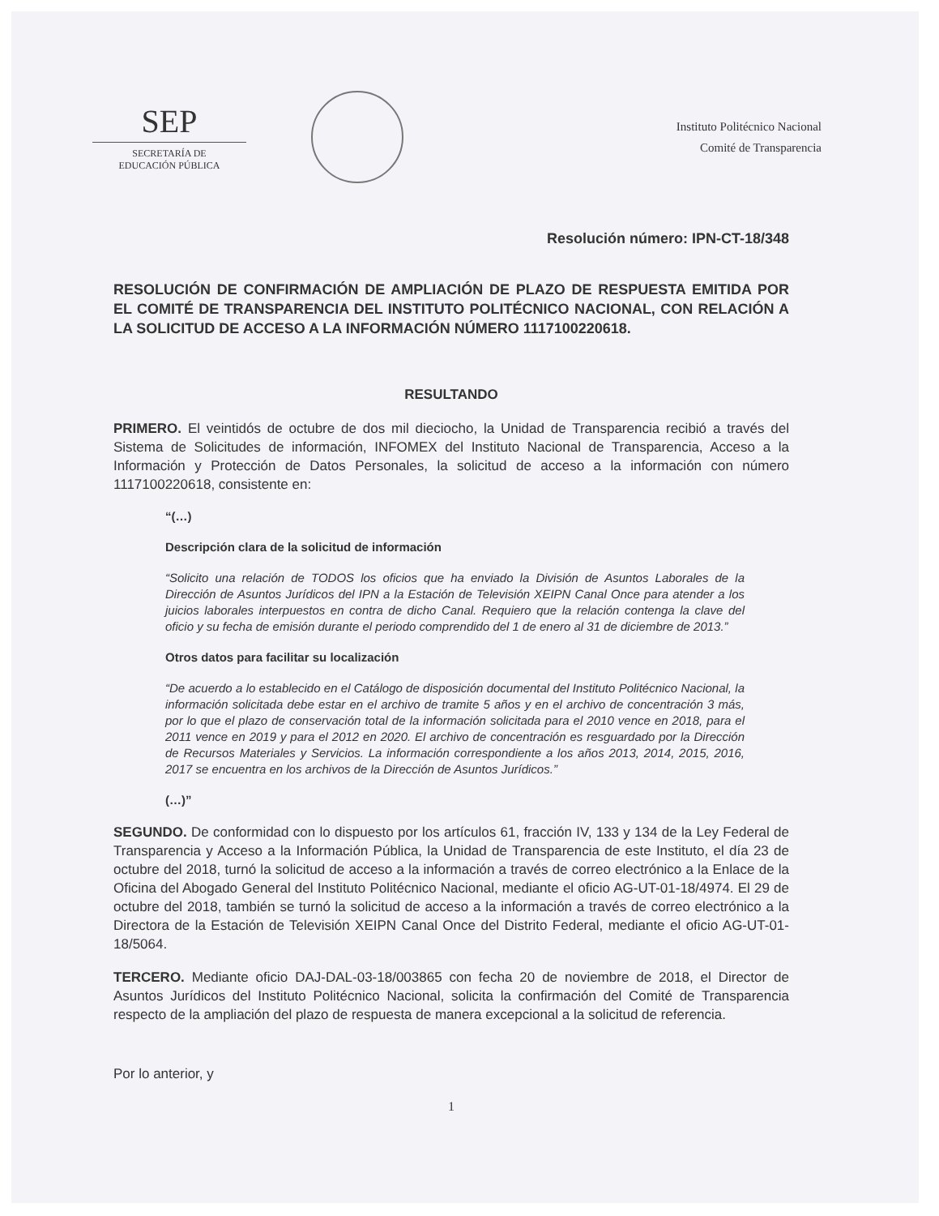SEP
SECRETARÍA DE
EDUCACIÓN PÚBLICA
Instituto Politécnico Nacional
Comité de Transparencia
Resolución número: IPN-CT-18/348
RESOLUCIÓN DE CONFIRMACIÓN DE AMPLIACIÓN DE PLAZO DE RESPUESTA EMITIDA POR EL COMITÉ DE TRANSPARENCIA DEL INSTITUTO POLITÉCNICO NACIONAL, CON RELACIÓN A LA SOLICITUD DE ACCESO A LA INFORMACIÓN NÚMERO 1117100220618.
RESULTANDO
PRIMERO. El veintidós de octubre de dos mil dieciocho, la Unidad de Transparencia recibió a través del Sistema de Solicitudes de información, INFOMEX del Instituto Nacional de Transparencia, Acceso a la Información y Protección de Datos Personales, la solicitud de acceso a la información con número 1117100220618, consistente en:
“(…)
Descripción clara de la solicitud de información
“Solicito una relación de TODOS los oficios que ha enviado la División de Asuntos Laborales de la Dirección de Asuntos Jurídicos del IPN a la Estación de Televisión XEIPN Canal Once para atender a los juicios laborales interpuestos en contra de dicho Canal. Requiero que la relación contenga la clave del oficio y su fecha de emisión durante el periodo comprendido del 1 de enero al 31 de diciembre de 2013.”
Otros datos para facilitar su localización
“De acuerdo a lo establecido en el Catálogo de disposición documental del Instituto Politécnico Nacional, la información solicitada debe estar en el archivo de tramite 5 años y en el archivo de concentración 3 más, por lo que el plazo de conservación total de la información solicitada para el 2010 vence en 2018, para el 2011 vence en 2019 y para el 2012 en 2020. El archivo de concentración es resguardado por la Dirección de Recursos Materiales y Servicios. La información correspondiente a los años 2013, 2014, 2015, 2016, 2017 se encuentra en los archivos de la Dirección de Asuntos Jurídicos.”
(…)”
SEGUNDO. De conformidad con lo dispuesto por los artículos 61, fracción IV, 133 y 134 de la Ley Federal de Transparencia y Acceso a la Información Pública, la Unidad de Transparencia de este Instituto, el día 23 de octubre del 2018, turnó la solicitud de acceso a la información a través de correo electrónico a la Enlace de la Oficina del Abogado General del Instituto Politécnico Nacional, mediante el oficio AG-UT-01-18/4974. El 29 de octubre del 2018, también se turnó la solicitud de acceso a la información a través de correo electrónico a la Directora de la Estación de Televisión XEIPN Canal Once del Distrito Federal, mediante el oficio AG-UT-01-18/5064.
TERCERO. Mediante oficio DAJ-DAL-03-18/003865 con fecha 20 de noviembre de 2018, el Director de Asuntos Jurídicos del Instituto Politécnico Nacional, solicita la confirmación del Comité de Transparencia respecto de la ampliación del plazo de respuesta de manera excepcional a la solicitud de referencia.
Por lo anterior, y
1